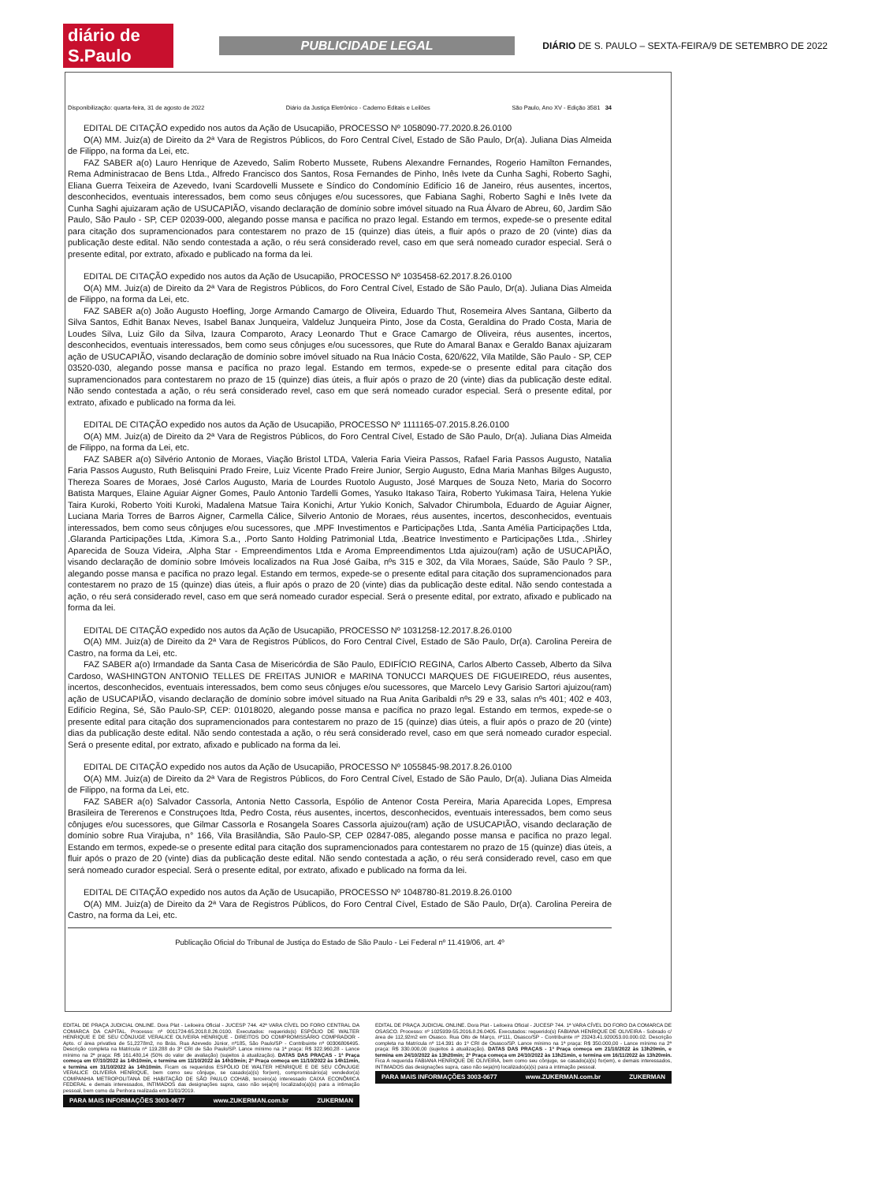diário de S.Paulo
PUBLICIDADE LEGAL
DIÁRIO DE S. PAULO – SEXTA-FEIRA/9 DE SETEMBRO DE 2022
Disponibilização: quarta-feira, 31 de agosto de 2022 Diário da Justiça Eletrônico - Caderno Editais e Leilões São Paulo, Ano XV - Edição 3581 34
EDITAL DE CITAÇÃO expedido nos autos da Ação de Usucapião, PROCESSO Nº 1058090-77.2020.8.26.0100
O(A) MM. Juiz(a) de Direito da 2ª Vara de Registros Públicos, do Foro Central Cível, Estado de São Paulo, Dr(a). Juliana Dias Almeida de Filippo, na forma da Lei, etc.
FAZ SABER a(o) Lauro Henrique de Azevedo, Salim Roberto Mussete, Rubens Alexandre Fernandes, Rogerio Hamilton Fernandes, Rema Administracao de Bens Ltda., Alfredo Francisco dos Santos, Rosa Fernandes de Pinho, Inês Ivete da Cunha Saghi, Roberto Saghi, Eliana Guerra Teixeira de Azevedo, Ivani Scardovelli Mussete e Síndico do Condomínio Edifício 16 de Janeiro, réus ausentes, incertos, desconhecidos, eventuais interessados, bem como seus cônjuges e/ou sucessores, que Fabiana Saghi, Roberto Saghi e Inês Ivete da Cunha Saghi ajuizaram ação de USUCAPIÃO, visando declaração de domínio sobre imóvel situado na Rua Álvaro de Abreu, 60, Jardim São Paulo, São Paulo - SP, CEP 02039-000, alegando posse mansa e pacífica no prazo legal. Estando em termos, expede-se o presente edital para citação dos supramencionados para contestarem no prazo de 15 (quinze) dias úteis, a fluir após o prazo de 20 (vinte) dias da publicação deste edital. Não sendo contestada a ação, o réu será considerado revel, caso em que será nomeado curador especial. Será o presente edital, por extrato, afixado e publicado na forma da lei.
EDITAL DE CITAÇÃO expedido nos autos da Ação de Usucapião, PROCESSO Nº 1035458-62.2017.8.26.0100
O(A) MM. Juiz(a) de Direito da 2ª Vara de Registros Públicos, do Foro Central Cível, Estado de São Paulo, Dr(a). Juliana Dias Almeida de Filippo, na forma da Lei, etc.
FAZ SABER a(o) João Augusto Hoefling, Jorge Armando Camargo de Oliveira, Eduardo Thut, Rosemeira Alves Santana, Gilberto da Silva Santos, Edhit Banax Neves, Isabel Banax Junqueira, Valdeluz Junqueira Pinto, Jose da Costa, Geraldina do Prado Costa, Maria de Loudes Silva, Luiz Gilo da Silva, Izaura Comparoto, Aracy Leonardo Thut e Grace Camargo de Oliveira, réus ausentes, incertos, desconhecidos, eventuais interessados, bem como seus cônjuges e/ou sucessores, que Rute do Amaral Banax e Geraldo Banax ajuizaram ação de USUCAPIÃO, visando declaração de domínio sobre imóvel situado na Rua Inácio Costa, 620/622, Vila Matilde, São Paulo - SP, CEP 03520-030, alegando posse mansa e pacífica no prazo legal. Estando em termos, expede-se o presente edital para citação dos supramencionados para contestarem no prazo de 15 (quinze) dias úteis, a fluir após o prazo de 20 (vinte) dias da publicação deste edital. Não sendo contestada a ação, o réu será considerado revel, caso em que será nomeado curador especial. Será o presente edital, por extrato, afixado e publicado na forma da lei.
EDITAL DE CITAÇÃO expedido nos autos da Ação de Usucapião, PROCESSO Nº 1111165-07.2015.8.26.0100
O(A) MM. Juiz(a) de Direito da 2ª Vara de Registros Públicos, do Foro Central Cível, Estado de São Paulo, Dr(a). Juliana Dias Almeida de Filippo, na forma da Lei, etc.
FAZ SABER a(o) Silvério Antonio de Moraes, Viação Bristol LTDA, Valeria Faria Vieira Passos, Rafael Faria Passos Augusto, Natalia Faria Passos Augusto, Ruth Belisquini Prado Freire, Luiz Vicente Prado Freire Junior, Sergio Augusto, Edna Maria Manhas Bilges Augusto, Thereza Soares de Moraes, José Carlos Augusto, Maria de Lourdes Ruotolo Augusto, José Marques de Souza Neto, Maria do Socorro Batista Marques, Elaine Aguiar Aigner Gomes, Paulo Antonio Tardelli Gomes, Yasuko Itakaso Taira, Roberto Yukimasa Taira, Helena Yukie Taira Kuroki, Roberto Yoiti Kuroki, Madalena Matsue Taira Konichi, Artur Yukio Konich, Salvador Chirumbola, Eduardo de Aguiar Aigner, Luciana Maria Torres de Barros Aigner, Carmella Cálice, Silverio Antonio de Moraes, réus ausentes, incertos, desconhecidos, eventuais interessados, bem como seus cônjuges e/ou sucessores, que .MPF Investimentos e Participações Ltda, .Santa Amélia Participações Ltda, .Glaranda Participações Ltda, .Kimora S.a., .Porto Santo Holding Patrimonial Ltda, .Beatrice Investimento e Participações Ltda., .Shirley Aparecida de Souza Videira, .Alpha Star - Empreendimentos Ltda e Aroma Empreendimentos Ltda ajuizou(ram) ação de USUCAPIÃO, visando declaração de domínio sobre Imóveis localizados na Rua José Gaíba, nºs 315 e 302, da Vila Moraes, Saúde, São Paulo ? SP., alegando posse mansa e pacífica no prazo legal. Estando em termos, expede-se o presente edital para citação dos supramencionados para contestarem no prazo de 15 (quinze) dias úteis, a fluir após o prazo de 20 (vinte) dias da publicação deste edital. Não sendo contestada a ação, o réu será considerado revel, caso em que será nomeado curador especial. Será o presente edital, por extrato, afixado e publicado na forma da lei.
EDITAL DE CITAÇÃO expedido nos autos da Ação de Usucapião, PROCESSO Nº 1031258-12.2017.8.26.0100
O(A) MM. Juiz(a) de Direito da 2ª Vara de Registros Públicos, do Foro Central Cível, Estado de São Paulo, Dr(a). Carolina Pereira de Castro, na forma da Lei, etc.
FAZ SABER a(o) Irmandade da Santa Casa de Misericórdia de São Paulo, EDIFÍCIO REGINA, Carlos Alberto Casseb, Alberto da Silva Cardoso, WASHINGTON ANTONIO TELLES DE FREITAS JUNIOR e MARINA TONUCCI MARQUES DE FIGUEIREDO, réus ausentes, incertos, desconhecidos, eventuais interessados, bem como seus cônjuges e/ou sucessores, que Marcelo Levy Garisio Sartori ajuizou(ram) ação de USUCAPIÃO, visando declaração de domínio sobre imóvel situado na Rua Anita Garibaldi nºs 29 e 33, salas nºs 401; 402 e 403, Edifício Regina, Sé, São Paulo-SP, CEP: 01018020, alegando posse mansa e pacífica no prazo legal. Estando em termos, expede-se o presente edital para citação dos supramencionados para contestarem no prazo de 15 (quinze) dias úteis, a fluir após o prazo de 20 (vinte) dias da publicação deste edital. Não sendo contestada a ação, o réu será considerado revel, caso em que será nomeado curador especial. Será o presente edital, por extrato, afixado e publicado na forma da lei.
EDITAL DE CITAÇÃO expedido nos autos da Ação de Usucapião, PROCESSO Nº 1055845-98.2017.8.26.0100
O(A) MM. Juiz(a) de Direito da 2ª Vara de Registros Públicos, do Foro Central Cível, Estado de São Paulo, Dr(a). Juliana Dias Almeida de Filippo, na forma da Lei, etc.
FAZ SABER a(o) Salvador Cassorla, Antonia Netto Cassorla, Espólio de Antenor Costa Pereira, Maria Aparecida Lopes, Empresa Brasileira de Tererenos e Construçoes ltda, Pedro Costa, réus ausentes, incertos, desconhecidos, eventuais interessados, bem como seus cônjuges e/ou sucessores, que Gilmar Cassorla e Rosangela Soares Cassorla ajuizou(ram) ação de USUCAPIÃO, visando declaração de domínio sobre Rua Virajuba, n° 166, Vila Brasilândia, São Paulo-SP, CEP 02847-085, alegando posse mansa e pacífica no prazo legal. Estando em termos, expede-se o presente edital para citação dos supramencionados para contestarem no prazo de 15 (quinze) dias úteis, a fluir após o prazo de 20 (vinte) dias da publicação deste edital. Não sendo contestada a ação, o réu será considerado revel, caso em que será nomeado curador especial. Será o presente edital, por extrato, afixado e publicado na forma da lei.
EDITAL DE CITAÇÃO expedido nos autos da Ação de Usucapião, PROCESSO Nº 1048780-81.2019.8.26.0100
O(A) MM. Juiz(a) de Direito da 2ª Vara de Registros Públicos, do Foro Central Cível, Estado de São Paulo, Dr(a). Carolina Pereira de Castro, na forma da Lei, etc.
Publicação Oficial do Tribunal de Justiça do Estado de São Paulo - Lei Federal nº 11.419/06, art. 4º
EDITAL DE PRAÇA JUDICIAL ONLINE. Dora Plat - Leiloeira Oficial - JUCESP 744. 42ª VARA CÍVEL DO FORO CENTRAL DA COMARCA DA CAPITAL. Processo: nº 0011724-65.2018.8.26.0100. Executados: requerido(s) ESPÓLIO DE WALTER HENRIQUE E DE SEU CÔNJUGE VERALICE OLIVEIRA HENRIQUE - DIREITOS DO COMPROMISSÁRIO COMPRADOR - Apto. c/ área privativa de 51,2278m2, no Brás. Rua Azevedo Júnior, nº185, São Paulo/SP - Contribuinte nº 00306806495. Descrição completa na Matrícula nº 119.288 do 3º CRI de São Paulo/SP. Lance mínimo na 1ª praça: R$ 322.960,28 - Lance mínimo na 2ª praça: R$ 161.480,14 (50% do valor de avaliação) (sujeitos à atualização). DATAS DAS PRAÇAS - 1ª Praça começa em 07/10/2022 às 14h10min, e termina em 11/10/2022 às 14h10min; 2ª Praça começa em 11/10/2022 às 14h11min, e termina em 31/10/2022 às 14h10min. Ficam os requeridos ESPÓLIO DE WALTER HENRIQUE E DE SEU CÔNJUGE VERALICE OLIVEIRA HENRIQUE, bem como seu cônjuge, se casado(a)(s) for(em), compromissário(a) vendedor(a) COMPANHIA METROPOLITANA DE HABITAÇÃO DE SÃO PAULO COHAB, terceiro(a) interessado CAIXA ECONÔMICA FEDERAL e demais interessados, INTIMADOS das designações supra, caso não seja(m) localizado(a)(s) para a intimação pessoal, bem como da Penhora realizada em 31/01/2019.
PARA MAIS INFORMAÇÕES 3003-0677 www.ZUKERMAN.com.br ZUKERMAN
EDITAL DE PRAÇA JUDICIAL ONLINE. Dora Plat - Leiloeira Oficial - JUCESP 744. 1ª VARA CÍVEL DO FORO DA COMARCA DE OSASCO. Processo: nº 1025939-55.2016.8.26.0405. Executados: requerido(s) FABIANA HENRIQUE DE OLIVEIRA - Sobrado c/área de 112,92m2 em Osasco. Rua Oito de Março, nº111, Osasco/SP - Contribuinte nº 23243.41.920053.00.000.02. Descrição completa na Matrícula nº 114.391 do 1º CRI de Osasco/SP. Lance mínimo na 1ª praça: R$ 350.000,00 - Lance mínimo na 2ª praça: R$ 330.000,00 (sujeitos à atualização). DATAS DAS PRAÇAS - 1ª Praça começa em 21/10/2022 às 13h20min, e termina em 24/10/2022 às 13h20min; 2ª Praça começa em 24/10/2022 às 13h21min, e termina em 16/11/2022 às 13h20min. Fica A requerida FABIANA HENRIQUE DE OLIVEIRA, bem como seu cônjuge, se casado(a)(s) for(em), e demais interessados, INTIMADOS das designações supra, caso não seja(m) localizado(a)(s) para a intimação pessoal.
PARA MAIS INFORMAÇÕES 3003-0677 www.ZUKERMAN.com.br ZUKERMAN